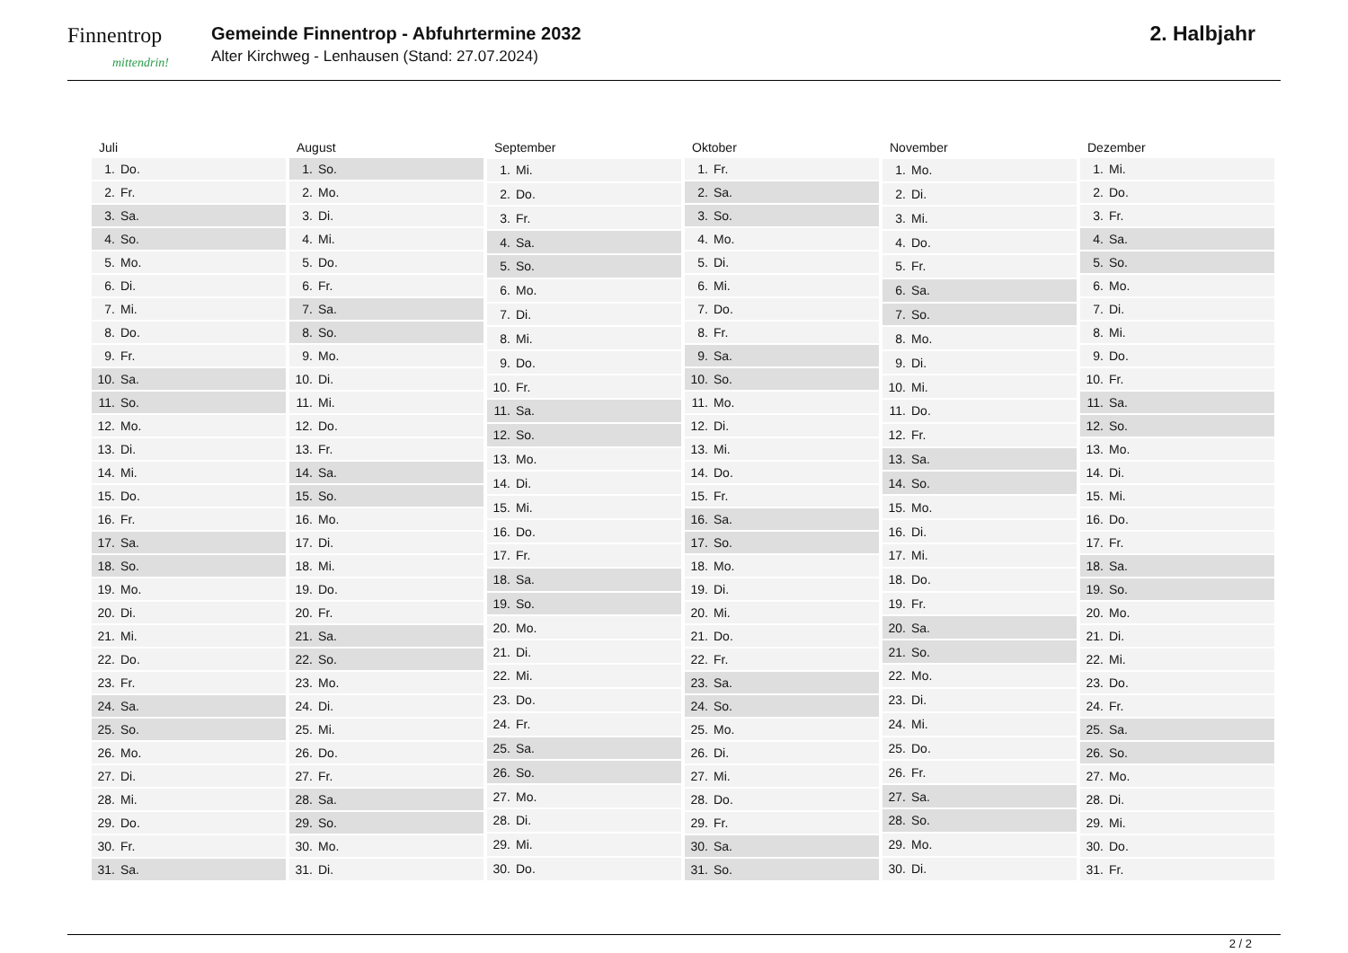Finnentrop
mittendrin!
Gemeinde Finnentrop - Abfuhrtermine 2032
Alter Kirchweg - Lenhausen (Stand: 27.07.2024)
2. Halbjahr
| Juli | |
| --- | --- |
| 1. | Do. |
| 2. | Fr. |
| 3. | Sa. |
| 4. | So. |
| 5. | Mo. |
| 6. | Di. |
| 7. | Mi. |
| 8. | Do. |
| 9. | Fr. |
| 10. | Sa. |
| 11. | So. |
| 12. | Mo. |
| 13. | Di. |
| 14. | Mi. |
| 15. | Do. |
| 16. | Fr. |
| 17. | Sa. |
| 18. | So. |
| 19. | Mo. |
| 20. | Di. |
| 21. | Mi. |
| 22. | Do. |
| 23. | Fr. |
| 24. | Sa. |
| 25. | So. |
| 26. | Mo. |
| 27. | Di. |
| 28. | Mi. |
| 29. | Do. |
| 30. | Fr. |
| 31. | Sa. |
| August | |
| --- | --- |
| 1. | So. |
| 2. | Mo. |
| 3. | Di. |
| 4. | Mi. |
| 5. | Do. |
| 6. | Fr. |
| 7. | Sa. |
| 8. | So. |
| 9. | Mo. |
| 10. | Di. |
| 11. | Mi. |
| 12. | Do. |
| 13. | Fr. |
| 14. | Sa. |
| 15. | So. |
| 16. | Mo. |
| 17. | Di. |
| 18. | Mi. |
| 19. | Do. |
| 20. | Fr. |
| 21. | Sa. |
| 22. | So. |
| 23. | Mo. |
| 24. | Di. |
| 25. | Mi. |
| 26. | Do. |
| 27. | Fr. |
| 28. | Sa. |
| 29. | So. |
| 30. | Mo. |
| 31. | Di. |
| September | |
| --- | --- |
| 1. | Mi. |
| 2. | Do. |
| 3. | Fr. |
| 4. | Sa. |
| 5. | So. |
| 6. | Mo. |
| 7. | Di. |
| 8. | Mi. |
| 9. | Do. |
| 10. | Fr. |
| 11. | Sa. |
| 12. | So. |
| 13. | Mo. |
| 14. | Di. |
| 15. | Mi. |
| 16. | Do. |
| 17. | Fr. |
| 18. | Sa. |
| 19. | So. |
| 20. | Mo. |
| 21. | Di. |
| 22. | Mi. |
| 23. | Do. |
| 24. | Fr. |
| 25. | Sa. |
| 26. | So. |
| 27. | Mo. |
| 28. | Di. |
| 29. | Mi. |
| 30. | Do. |
| Oktober | |
| --- | --- |
| 1. | Fr. |
| 2. | Sa. |
| 3. | So. |
| 4. | Mo. |
| 5. | Di. |
| 6. | Mi. |
| 7. | Do. |
| 8. | Fr. |
| 9. | Sa. |
| 10. | So. |
| 11. | Mo. |
| 12. | Di. |
| 13. | Mi. |
| 14. | Do. |
| 15. | Fr. |
| 16. | Sa. |
| 17. | So. |
| 18. | Mo. |
| 19. | Di. |
| 20. | Mi. |
| 21. | Do. |
| 22. | Fr. |
| 23. | Sa. |
| 24. | So. |
| 25. | Mo. |
| 26. | Di. |
| 27. | Mi. |
| 28. | Do. |
| 29. | Fr. |
| 30. | Sa. |
| 31. | So. |
| November | |
| --- | --- |
| 1. | Mo. |
| 2. | Di. |
| 3. | Mi. |
| 4. | Do. |
| 5. | Fr. |
| 6. | Sa. |
| 7. | So. |
| 8. | Mo. |
| 9. | Di. |
| 10. | Mi. |
| 11. | Do. |
| 12. | Fr. |
| 13. | Sa. |
| 14. | So. |
| 15. | Mo. |
| 16. | Di. |
| 17. | Mi. |
| 18. | Do. |
| 19. | Fr. |
| 20. | Sa. |
| 21. | So. |
| 22. | Mo. |
| 23. | Di. |
| 24. | Mi. |
| 25. | Do. |
| 26. | Fr. |
| 27. | Sa. |
| 28. | So. |
| 29. | Mo. |
| 30. | Di. |
| Dezember | |
| --- | --- |
| 1. | Mi. |
| 2. | Do. |
| 3. | Fr. |
| 4. | Sa. |
| 5. | So. |
| 6. | Mo. |
| 7. | Di. |
| 8. | Mi. |
| 9. | Do. |
| 10. | Fr. |
| 11. | Sa. |
| 12. | So. |
| 13. | Mo. |
| 14. | Di. |
| 15. | Mi. |
| 16. | Do. |
| 17. | Fr. |
| 18. | Sa. |
| 19. | So. |
| 20. | Mo. |
| 21. | Di. |
| 22. | Mi. |
| 23. | Do. |
| 24. | Fr. |
| 25. | Sa. |
| 26. | So. |
| 27. | Mo. |
| 28. | Di. |
| 29. | Mi. |
| 30. | Do. |
| 31. | Fr. |
2 / 2